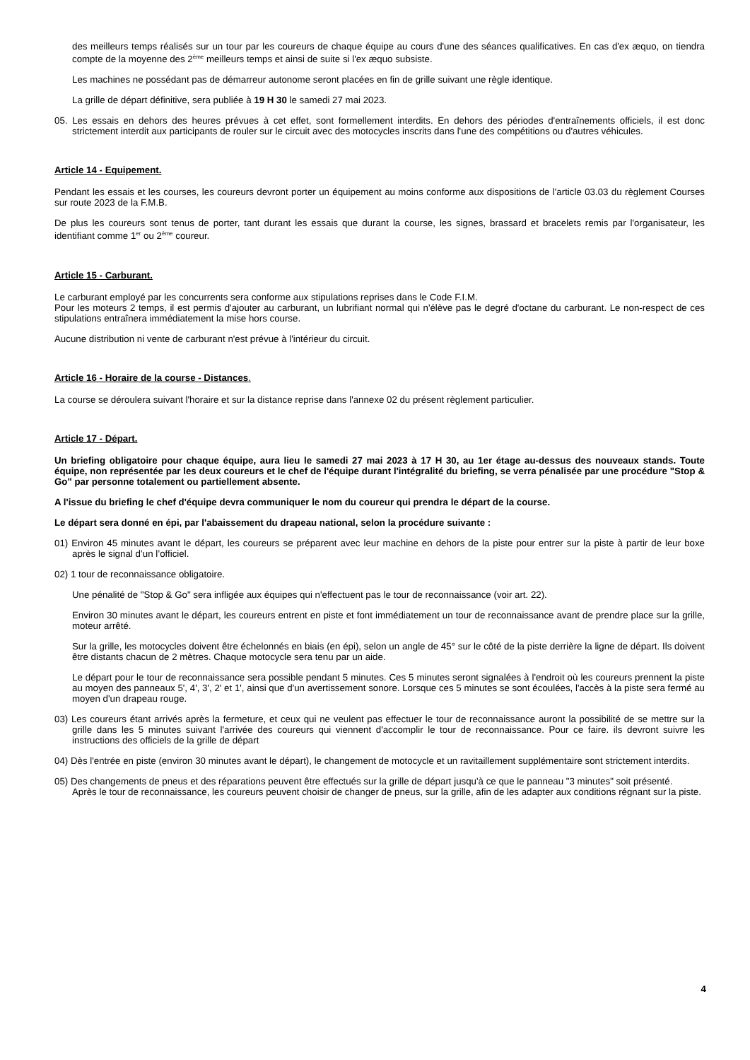des meilleurs temps réalisés sur un tour par les coureurs de chaque équipe au cours d'une des séances qualificatives. En cas d'ex æquo, on tiendra compte de la moyenne des 2<sup>ème</sup> meilleurs temps et ainsi de suite si l'ex æquo subsiste.
Les machines ne possédant pas de démarreur autonome seront placées en fin de grille suivant une règle identique.
La grille de départ définitive, sera publiée à 19 H 30 le samedi 27 mai 2023.
05. Les essais en dehors des heures prévues à cet effet, sont formellement interdits. En dehors des périodes d'entraînements officiels, il est donc strictement interdit aux participants de rouler sur le circuit avec des motocycles inscrits dans l'une des compétitions ou d'autres véhicules.
Article 14 - Equipement.
Pendant les essais et les courses, les coureurs devront porter un équipement au moins conforme aux dispositions de l'article 03.03 du règlement Courses sur route 2023 de la F.M.B.
De plus les coureurs sont tenus de porter, tant durant les essais que durant la course, les signes, brassard et bracelets remis par l'organisateur, les identifiant comme 1<sup>er</sup> ou 2<sup>ème</sup> coureur.
Article 15 - Carburant.
Le carburant employé par les concurrents sera conforme aux stipulations reprises dans le Code F.I.M.
Pour les moteurs 2 temps, il est permis d'ajouter au carburant, un lubrifiant normal qui n'élève pas le degré d'octane du carburant. Le non-respect de ces stipulations entraînera immédiatement la mise hors course.
Aucune distribution ni vente de carburant n'est prévue à l'intérieur du circuit.
Article 16 - Horaire de la course - Distances.
La course se déroulera suivant l'horaire et sur la distance reprise dans l'annexe 02 du présent règlement particulier.
Article 17 - Départ.
Un briefing obligatoire pour chaque équipe, aura lieu le samedi 27 mai 2023 à 17 H 30, au 1er étage au-dessus des nouveaux stands. Toute équipe, non représentée par les deux coureurs et le chef de l'équipe durant l'intégralité du briefing, se verra pénalisée par une procédure "Stop & Go" par personne totalement ou partiellement absente.
A l'issue du briefing le chef d'équipe devra communiquer le nom du coureur qui prendra le départ de la course.
Le départ sera donné en épi, par l'abaissement du drapeau national, selon la procédure suivante :
01) Environ 45 minutes avant le départ, les coureurs se préparent avec leur machine en dehors de la piste pour entrer sur la piste à partir de leur boxe après le signal d’un l’officiel.
02) 1 tour de reconnaissance obligatoire.
Une pénalité de "Stop & Go" sera infligée aux équipes qui n'effectuent pas le tour de reconnaissance (voir art. 22).
Environ 30 minutes avant le départ, les coureurs entrent en piste et font immédiatement un tour de reconnaissance avant de prendre place sur la grille, moteur arrêté.
Sur la grille, les motocycles doivent être échelonnés en biais (en épi), selon un angle de 45° sur le côté de la piste derrière la ligne de départ. Ils doivent être distants chacun de 2 mètres. Chaque motocycle sera tenu par un aide.
Le départ pour le tour de reconnaissance sera possible pendant 5 minutes. Ces 5 minutes seront signalées à l'endroit où les coureurs prennent la piste au moyen des panneaux 5', 4', 3', 2' et 1', ainsi que d'un avertissement sonore. Lorsque ces 5 minutes se sont écoulées, l'accès à la piste sera fermé au moyen d'un drapeau rouge.
03) Les coureurs étant arrivés après la fermeture, et ceux qui ne veulent pas effectuer le tour de reconnaissance auront la possibilité de se mettre sur la grille dans les 5 minutes suivant l'arrivée des coureurs qui viennent d'accomplir le tour de reconnaissance. Pour ce faire. ils devront suivre les instructions des officiels de la grille de départ
04) Dès l'entrée en piste (environ 30 minutes avant le départ), le changement de motocycle et un ravitaillement supplémentaire sont strictement interdits.
05) Des changements de pneus et des réparations peuvent être effectués sur la grille de départ jusqu'à ce que le panneau "3 minutes" soit présenté.
Après le tour de reconnaissance, les coureurs peuvent choisir de changer de pneus, sur la grille, afin de les adapter aux conditions régnant sur la piste.
4